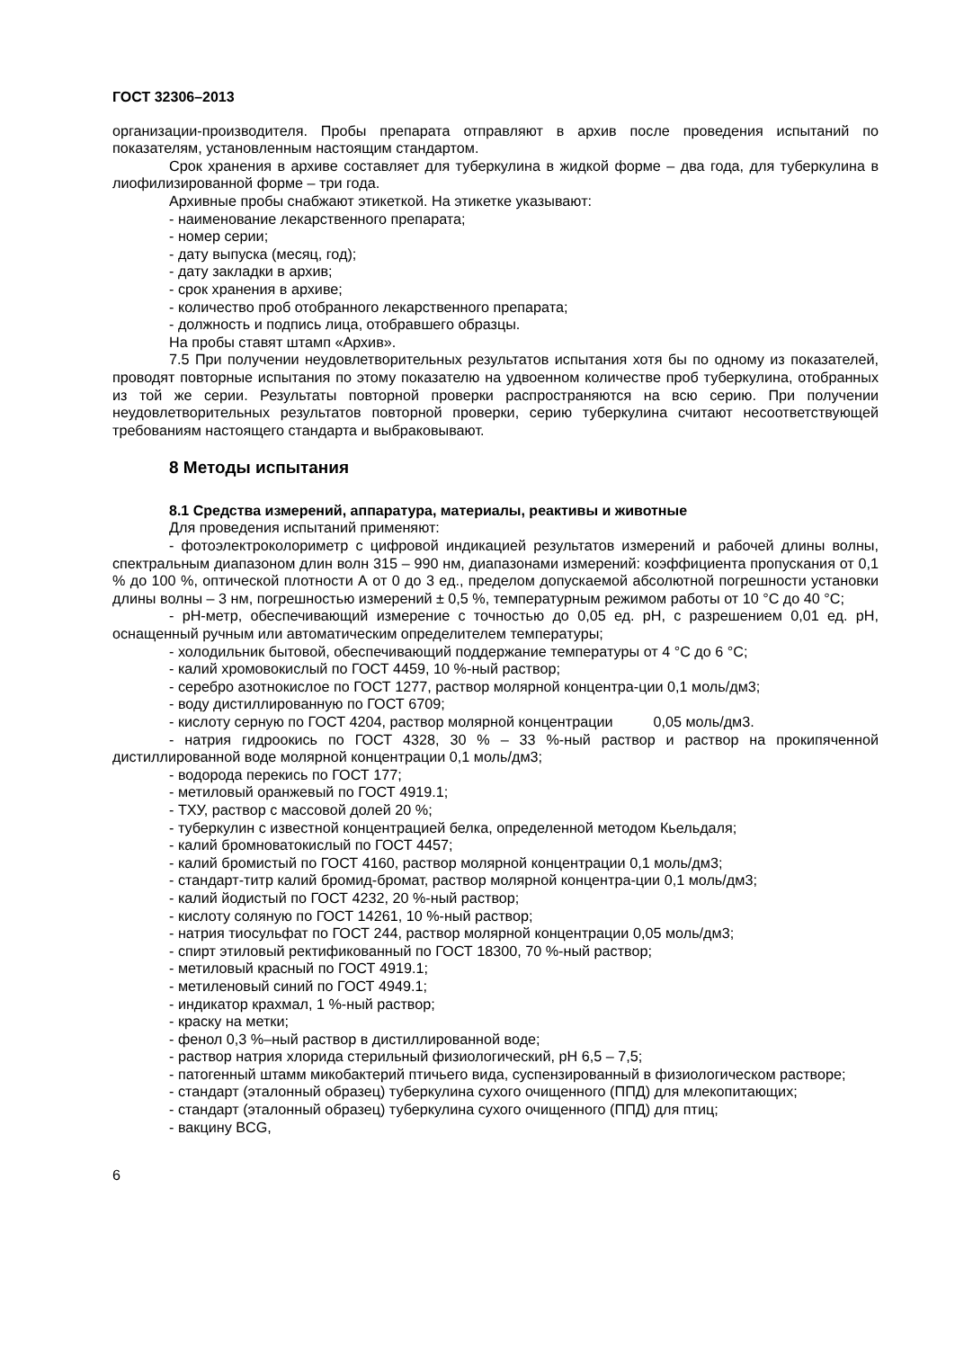ГОСТ 32306–2013
организации-производителя. Пробы препарата отправляют в архив после проведения испытаний по показателям, установленным настоящим стандартом.
Срок хранения в архиве составляет для туберкулина в жидкой форме – два года, для туберкулина в лиофилизированной форме – три года.
Архивные пробы снабжают этикеткой. На этикетке указывают:
- наименование лекарственного препарата;
- номер серии;
- дату выпуска (месяц, год);
- дату закладки в архив;
- срок хранения в архиве;
- количество проб отобранного лекарственного препарата;
- должность и подпись лица, отобравшего образцы.
На пробы ставят штамп «Архив».
7.5 При получении неудовлетворительных результатов испытания хотя бы по одному из показателей, проводят повторные испытания по этому показателю на удвоенном количестве проб туберкулина, отобранных из той же серии. Результаты повторной проверки распространяются на всю серию. При получении неудовлетворительных результатов повторной проверки, серию туберкулина считают несоответствующей требованиям настоящего стандарта и выбраковывают.
8 Методы испытания
8.1 Средства измерений, аппаратура, материалы, реактивы и животные
Для проведения испытаний применяют:
- фотоэлектроколориметр с цифровой индикацией результатов измерений и рабочей длины волны, спектральным диапазоном длин волн 315 – 990 нм, диапазонами измерений: коэффициента пропускания от 0,1 % до 100 %, оптической плотности А от 0 до 3 ед., пределом допускаемой абсолютной погрешности установки длины волны – 3 нм, погрешностью измерений ± 0,5 %, температурным режимом работы от 10 °С до 40 °С;
- рН-метр, обеспечивающий измерение с точностью до 0,05 ед. рН, с разрешением 0,01 ед. рН, оснащенный ручным или автоматическим определителем температуры;
- холодильник бытовой, обеспечивающий поддержание температуры от 4 °С до 6 °С;
- калий хромовокислый по ГОСТ 4459, 10 %-ный раствор;
- серебро азотнокислое по ГОСТ 1277, раствор молярной концентра-ции 0,1 моль/дм3;
- воду дистиллированную по ГОСТ 6709;
- кислоту серную по ГОСТ 4204, раствор молярной концентрации 0,05 моль/дм3.
- натрия гидроокись по ГОСТ 4328, 30 % – 33 %-ный раствор и раствор на прокипяченной дистиллированной воде молярной концентрации 0,1 моль/дм3;
- водорода перекись по ГОСТ 177;
- метиловый оранжевый по ГОСТ 4919.1;
- ТХУ, раствор с массовой долей 20 %;
- туберкулин с известной концентрацией белка, определенной методом Кьельдаля;
- калий бромноватокислый по ГОСТ 4457;
- калий бромистый по ГОСТ 4160, раствор молярной концентрации 0,1 моль/дм3;
- стандарт-титр калий бромид-бромат, раствор молярной концентра-ции 0,1 моль/дм3;
- калий йодистый по ГОСТ 4232, 20 %-ный раствор;
- кислоту соляную по ГОСТ 14261, 10 %-ный раствор;
- натрия тиосульфат по ГОСТ 244, раствор молярной концентрации 0,05 моль/дм3;
- спирт этиловый ректификованный по ГОСТ 18300, 70 %-ный раствор;
- метиловый красный по ГОСТ 4919.1;
- метиленовый синий по ГОСТ 4949.1;
- индикатор крахмал, 1 %-ный раствор;
- краску на метки;
- фенол 0,3 %–ный раствор в дистиллированной воде;
- раствор натрия хлорида стерильный физиологический, рН 6,5 – 7,5;
- патогенный штамм микобактерий птичьего вида, суспензированный в физиологическом растворе;
- стандарт (эталонный образец) туберкулина сухого очищенного (ППД) для млекопитающих;
- стандарт (эталонный образец) туберкулина сухого очищенного (ППД) для птиц;
- вакцину BCG,
6